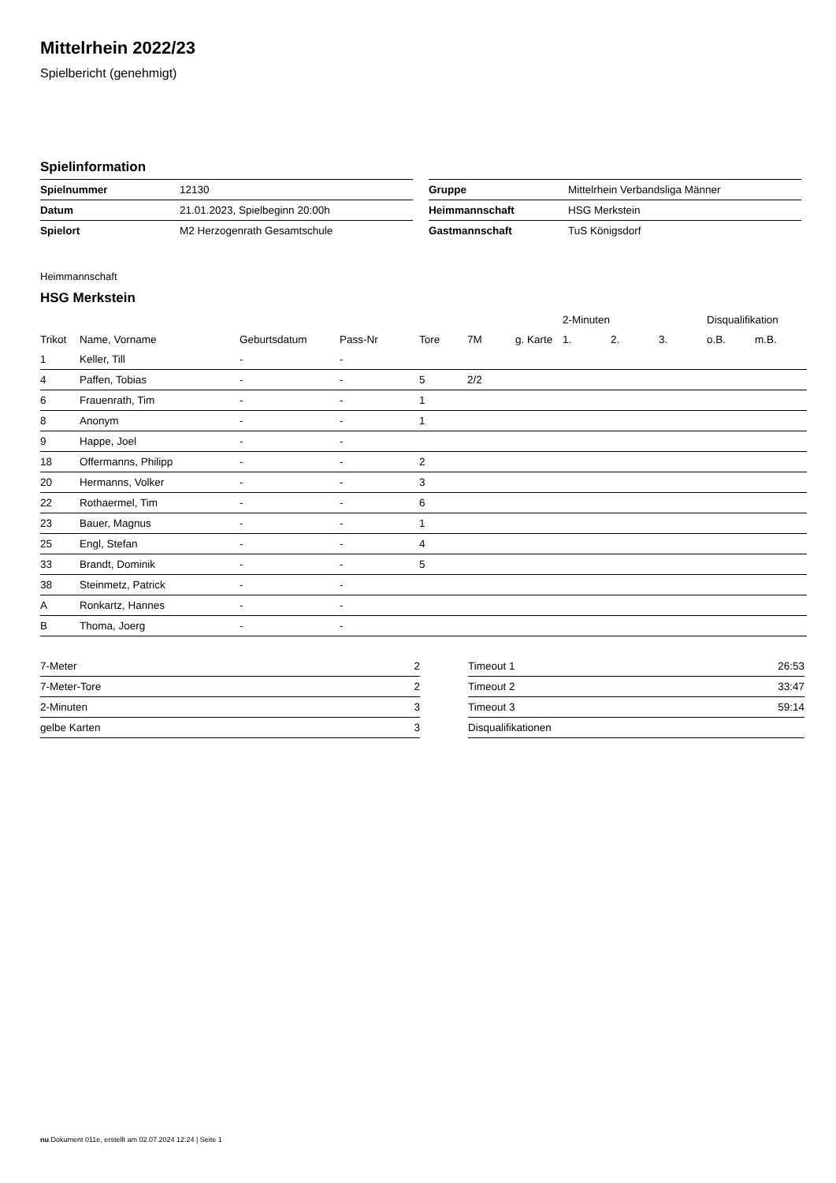Mittelrhein 2022/23
Spielbericht (genehmigt)
Spielinformation
| Spielnummer | 12130 |
| Datum | 21.01.2023, Spielbeginn 20:00h |
| Spielort | M2 Herzogenrath Gesamtschule |
| Gruppe | Mittelrhein Verbandsliga Männer |
| Heimmannschaft | HSG Merkstein |
| Gastmannschaft | TuS Königsdorf |
Heimmannschaft
HSG Merkstein
| | | | | | | | 2-Minuten | | | Disqualifikation | |
| --- | --- | --- | --- | --- | --- | --- | --- | --- | --- | --- | --- |
| Trikot | Name, Vorname | Geburtsdatum | Pass-Nr | Tore | 7M | g. Karte | 1. | 2. | 3. | o.B. | m.B. |
| 1 | Keller, Till | - | - | | | | | | | | |
| 4 | Paffen, Tobias | - | - | 5 | 2/2 | | | | | | |
| 6 | Frauenrath, Tim | - | - | 1 | | | | | | | |
| 8 | Anonym | - | - | 1 | | | | | | | |
| 9 | Happe, Joel | - | - | | | | | | | | |
| 18 | Offermanns, Philipp | - | - | 2 | | | | | | | |
| 20 | Hermanns, Volker | - | - | 3 | | | | | | | |
| 22 | Rothaermel, Tim | - | - | 6 | | | | | | | |
| 23 | Bauer, Magnus | - | - | 1 | | | | | | | |
| 25 | Engl, Stefan | - | - | 4 | | | | | | | |
| 33 | Brandt, Dominik | - | - | 5 | | | | | | | |
| 38 | Steinmetz, Patrick | - | - | | | | | | | | |
| A | Ronkartz, Hannes | - | - | | | | | | | | |
| B | Thoma, Joerg | - | - | | | | | | | | |
| 7-Meter | 2 |
| 7-Meter-Tore | 2 |
| 2-Minuten | 3 |
| gelbe Karten | 3 |
| Timeout 1 | 26:53 |
| Timeout 2 | 33:47 |
| Timeout 3 | 59:14 |
| Disqualifikationen | |
nu.Dokument 011e, erstellt am 02.07.2024 12:24 | Seite 1